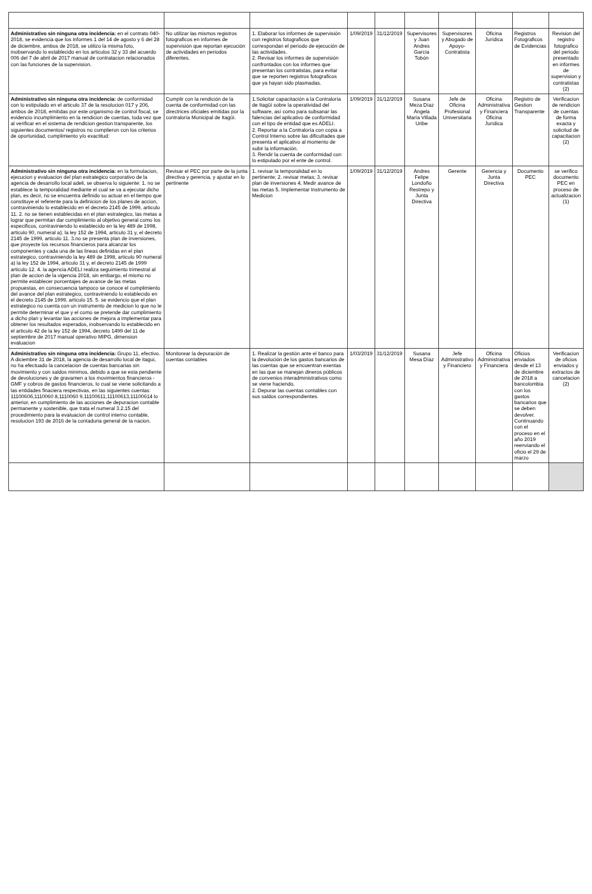| Administrativo sin ninguna otra incidencia: en el contrato 040-2018, se evidencia que los informes 1 del 14 de agosto y 6 del 28 de diciembre, ambos de 2018, se utilizo la misma foto, inobservando lo establecido en los articulos 32 y 33 del acuerdo 006 del 7 de abril de 2017 manual de contratacion relacionados con las funciones de la supervision. | No utilizar las mismos registros fotograficos en informes de supervisión que reportan ejecución de actividades en periodos diferentes. | 1. Elaborar los informes de supervisión con registros fotograficos que correspondan el periodo de ejecución de las actividades. 2. Revisar los informes de supervisión confrontados con los informes que presentan los contratistas, para evitar que se reporten registros fotograficos que ya hayan sido plasmadas. | 1/09/2019 | 31/12/2019 | Supervisores y Juan Andres García Tobón | Supervisores y Abogado de Apoyo-Contratista | Oficina Jurídica | Registros Fotograficos de Evidencias | Revision del registro fotografico del periodo presentado en informes de supervision y contratistas (2) |
| Administrativo sin ninguna otra incidencia: de conformidad con lo estipulado en el articulo 37 de la resolucion 017 y 206, ambos de 2018, emitidas por este organismo de control fiscal, se evidencio incumplimiento en la rendicion de cuentas, toda vez que al verificar en el sistema de rendicion gestion transparente, los siguientes documentos/ registros no cumplieron con los criterios de oportunidad, cumplimiento y/o exactitud: | Cumplir con la rendición de la cuenta de conformidad con las directrices oficiales emitidas por la contraloría Municipal de Itagüí. | 1.Solicitar capacitación a la Contraloría de Itagüí sobre la operatividad del software, así como para subsanar las falencias del aplicativo de conformidad con el tipo de entidad que es ADELI. 2. Reportar a la Contraloría con copia a Control Interno sobre las dificultades que presenta el aplicativo al momento de subir la información. 3. Rendir la cuenta de conformidad con lo estipulado por el ente de control. | 1/09/2019 | 31/12/2019 | Susana Meza Díaz Ángela María Villada Uribe | Jefe de Oficina Profesional Universitaria | Oficina Administrativa y Financiera Oficina Jurídica | Registro de Gestion Transparente | Verificacion de rendicion de cuentas de forma exacta y solicitud de capacitacion (2) |
| Administrativo sin ninguna otra incidencia: en la formulacion, ejecucion y evaluacion del plan estrategico corporativo de la agencia de desarrollo local adeli, se observa lo siguiente: 1. no se establece la temporalidad mediante el cual se va a ejecutar dicho plan, es decir, no se encuentra definido su actuar en el tiempo que constituye el referente para la definicion de los planes de accion, contraviniendo lo establecido en el decreto 2145 de 1999, articulo 11. 2. no se tienen establecidas en el plan estrategico, las metas a lograr que permitan dar cumplimiento al objetivo general como los especificos, contraviniendo lo establecido en la ley 489 de 1998, articulo 90, numeral a); la ley 152 de 1994, articulo 31 y, el decreto 2145 de 1999, articulo 11. 3.no se presenta plan de inversiones, que proyecte los recursos financieros para alcanzar los componentes y cada una de las lineas definidas en el plan estrategico, contraviniendo la ley 489 de 1998, articulo 90 numeral a) la ley 152 de 1994, articulo 31 y, el decreto 2145 de 1999 articulo 12. 4. la agencia ADELI realiza seguimiento trimestral al plan de accion de la vigencia 2018, sin embargo, el mismo no permite establecer porcentajes de avance de las metas propuestas, en consecuencia tampoco se conoce el cumplimiento del avance del plan estrategico, contraviniendo lo establecido en el decreto 2145 de 1999, articulo 15. 5. se evidencio que el plan estrategico no cuenta con un instrumento de medicion lo que no le permite determinar el que y el como se pretende dar cumplimiento a dicho plan y levantar las acciones de mejora a implementar para obtener los resultados esperados, inobservando lo establecido en el articulo 42 de la ley 152 de 1994, decreto 1499 del 11 de septiembre de 2017 manual operativo MIPG, dimension evaluacion | Revisar el PEC por parte de la junta directiva y gerencia, y ajustar en lo pertinente | 1. revisar la temporalidad en lo pertinente; 2. revisar metas; 3. revisar plan de inversiones 4. Medir avance de las metas 5. Implementar Instrumento de Medicion | 1/09/2019 | 31/12/2019 | Andres Felipe Londoño Restrepo y Junta Directiva | Gerente | Gerencia y Junta Directiva | Documento PEC | se verifico documento PEC en proceso de actualizacion (1) |
| Administrativo sin ninguna otra incidencia: Grupo 11, efectivo. A diciembre 31 de 2018, la agencia de desarrollo local de itagui, no ha efectuado la cancelacion de cuentas bancarias sin movimiento y con saldos minimos, debido a que se esta pendiente de devoluciones y de gravamen a los movimientos financieros - GMF y cobros de gastos financieros, lo cual se viene solicitando a las entidades finaciera respectivas, en las siguientes cuentas: 1110060б,1110060 8,1110060 9,11100611,11100613,11100614 lo anterior, en cumplimiento de las acciones de depuracion contable permanente y sostenible, que trata el numeral 3.2.15 del procedimiento para la evaluacion de control interno contable, resolucion 193 de 2016 de la contaduria general de la nacion. | Monitorear la depuración de cuentas contables | 1. Realizar la gestión ante el banco para la devolución de los gastos bancarios de las cuentas que se encuentran exentas en las que se manejan dineros públicos de convenios interadministrativos como se viene haciendo. 2. Depurar las cuentas contables con sus saldos correspondientes. | 1/03/2019 | 31/12/2019 | Susana Mesa Díaz | Jefe Administrativo y Financiero | Oficina Administrativa y Financiera | Oficios enviados desde el 13 de diciembre de 2018 a bancolombia con los gastos bancarios que se deben devolver. Continuando con el proceso en el año 2019 reenviando el oficio el 29 de marzo | Verificacion de oficios enviados y extractos de cancelacion (2) |